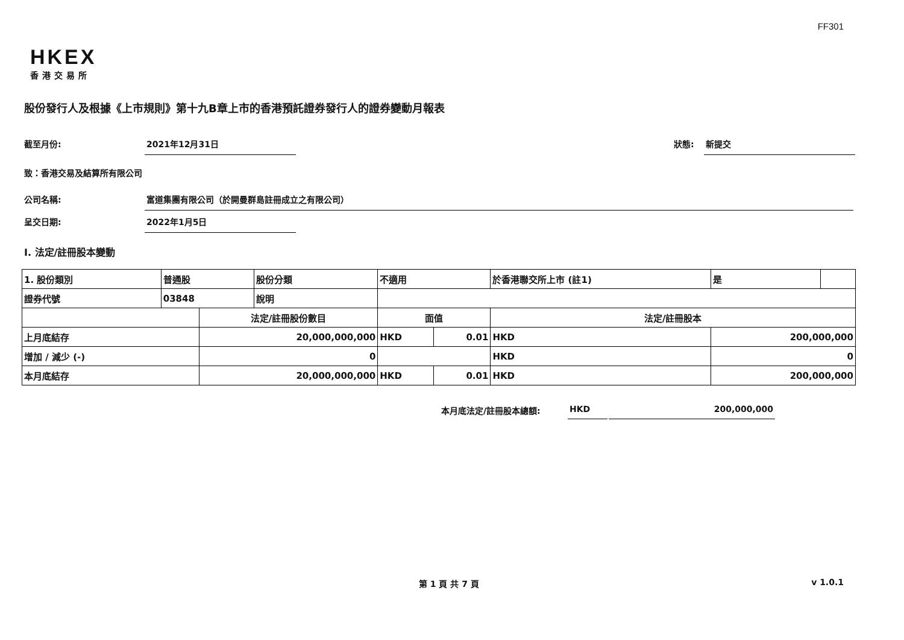FF301
HKEX
香港交易所
股份發行人及根據《上市規則》第十九B章上市的香港預託證券發行人的證券變動月報表
截至月份: 2021年12月31日
狀態: 新提交
致：香港交易及結算所有限公司
公司名稱: 富道集團有限公司（於開曼群島註冊成立之有限公司）
呈交日期: 2022年1月5日
I. 法定/註冊股本變動
| 1. 股份類別 | 普通股 | | 股份分類 | 不適用 | | 於香港聯交所上市 (註1) | | 是 | |
| 證券代號 | 03848 | | 說明 | | | | | | |
| | | 法定/註冊股份數目 | | 面值 | | 法定/註冊股本 | | | |
| 上月底結存 | | 20,000,000,000 | | HKD | 0.01 | HKD | 200,000,000 | | |
| 增加 / 減少 (-) | | 0 | | | | HKD | 0 | | |
| 本月底結存 | | 20,000,000,000 | | HKD | 0.01 | HKD | 200,000,000 | | |
本月底法定/註冊股本總額: HKD 200,000,000
第 1 頁 共 7 頁 v 1.0.1